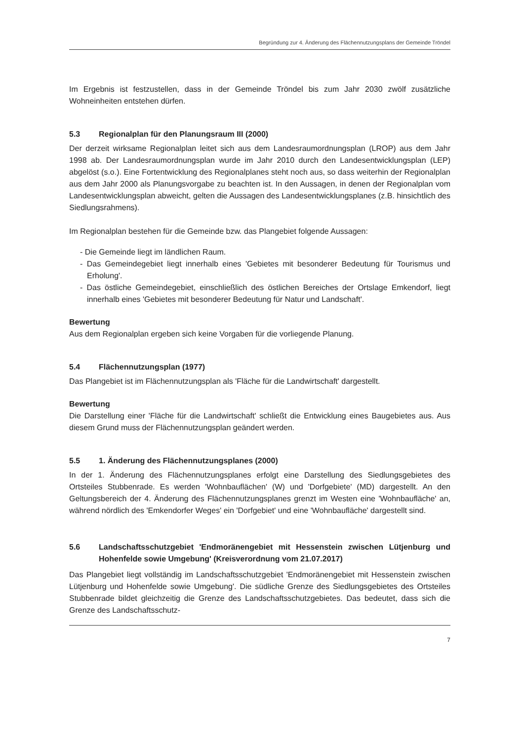Begründung zur 4. Änderung des Flächennutzungsplans der Gemeinde Tröndel
Im Ergebnis ist festzustellen, dass in der Gemeinde Tröndel bis zum Jahr 2030 zwölf zusätzliche Wohneinheiten entstehen dürfen.
5.3 Regionalplan für den Planungsraum III (2000)
Der derzeit wirksame Regionalplan leitet sich aus dem Landesraumordnungsplan (LROP) aus dem Jahr 1998 ab. Der Landesraumordnungsplan wurde im Jahr 2010 durch den Landesentwicklungsplan (LEP) abgelöst (s.o.). Eine Fortentwicklung des Regionalplanes steht noch aus, so dass weiterhin der Regionalplan aus dem Jahr 2000 als Planungsvorgabe zu beachten ist. In den Aussagen, in denen der Regionalplan vom Landesentwicklungsplan abweicht, gelten die Aussagen des Landesentwicklungsplanes (z.B. hinsichtlich des Siedlungsrahmens).
Im Regionalplan bestehen für die Gemeinde bzw. das Plangebiet folgende Aussagen:
- Die Gemeinde liegt im ländlichen Raum.
- Das Gemeindegebiet liegt innerhalb eines 'Gebietes mit besonderer Bedeutung für Tourismus und Erholung'.
- Das östliche Gemeindegebiet, einschließlich des östlichen Bereiches der Ortslage Emkendorf, liegt innerhalb eines 'Gebietes mit besonderer Bedeutung für Natur und Landschaft'.
Bewertung
Aus dem Regionalplan ergeben sich keine Vorgaben für die vorliegende Planung.
5.4 Flächennutzungsplan (1977)
Das Plangebiet ist im Flächennutzungsplan als 'Fläche für die Landwirtschaft' dargestellt.
Bewertung
Die Darstellung einer 'Fläche für die Landwirtschaft' schließt die Entwicklung eines Baugebietes aus. Aus diesem Grund muss der Flächennutzungsplan geändert werden.
5.5 1. Änderung des Flächennutzungsplanes (2000)
In der 1. Änderung des Flächennutzungsplanes erfolgt eine Darstellung des Siedlungsgebietes des Ortsteiles Stubbenrade. Es werden 'Wohnbauflächen' (W) und 'Dorfgebiete' (MD) dargestellt. An den Geltungsbereich der 4. Änderung des Flächennutzungsplanes grenzt im Westen eine 'Wohnbaufläche' an, während nördlich des 'Emkendorfer Weges' ein 'Dorfgebiet' und eine 'Wohnbaufläche' dargestellt sind.
5.6 Landschaftsschutzgebiet 'Endmoränengebiet mit Hessenstein zwischen Lütjenburg und Hohenfelde sowie Umgebung' (Kreisverordnung vom 21.07.2017)
Das Plangebiet liegt vollständig im Landschaftsschutzgebiet 'Endmoränengebiet mit Hessenstein zwischen Lütjenburg und Hohenfelde sowie Umgebung'. Die südliche Grenze des Siedlungsgebietes des Ortsteiles Stubbenrade bildet gleichzeitig die Grenze des Landschaftsschutzgebietes. Das bedeutet, dass sich die Grenze des Landschaftsschutz-
7